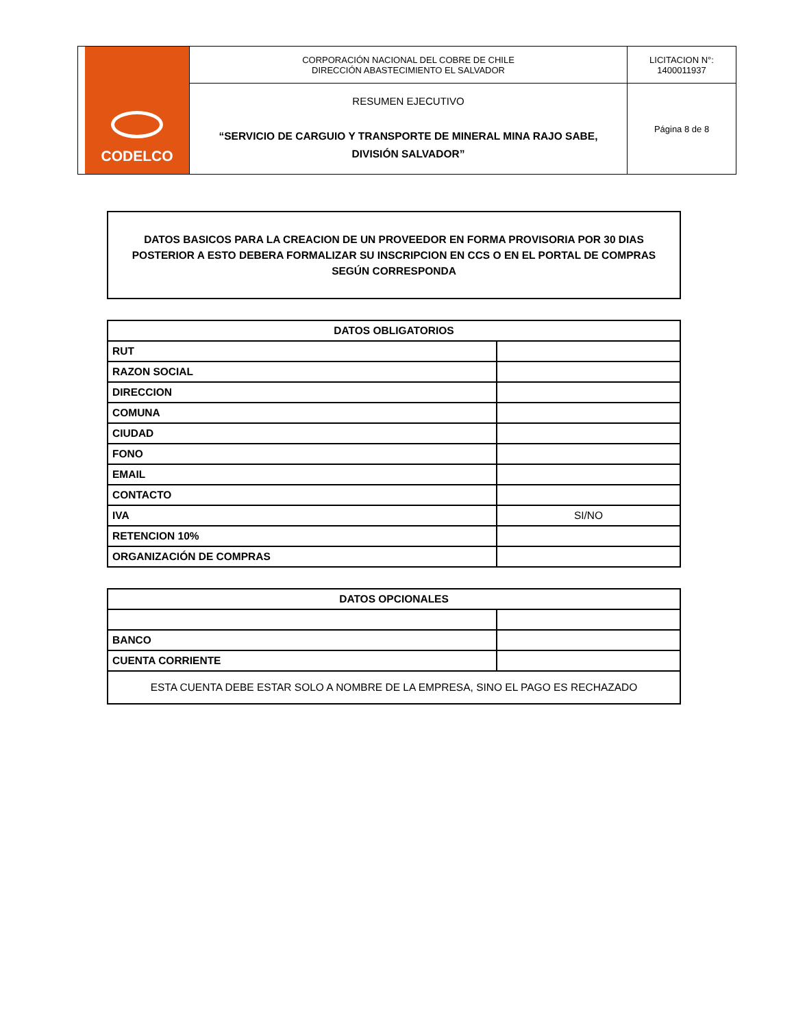| CODELCO | CORPORACIÓN NACIONAL DEL COBRE DE CHILE DIRECCIÓN ABASTECIMIENTO EL SALVADOR | LICITACION N°: 1400011937 |
| | RESUMEN EJECUTIVO “SERVICIO DE CARGUIO Y TRANSPORTE DE MINERAL MINA RAJO SABE, DIVISIÓN SALVADOR” | Página 8 de 8 |
DATOS BASICOS PARA LA CREACION DE UN PROVEEDOR EN FORMA PROVISORIA POR 30 DIAS POSTERIOR A ESTO DEBERA FORMALIZAR SU INSCRIPCION EN CCS O EN EL PORTAL DE COMPRAS SEGÚN CORRESPONDA
| DATOS OBLIGATORIOS | |
| --- | --- |
| RUT | |
| RAZON SOCIAL | |
| DIRECCION | |
| COMUNA | |
| CIUDAD | |
| FONO | |
| EMAIL | |
| CONTACTO | |
| IVA | SI/NO |
| RETENCION 10% | |
| ORGANIZACIÓN DE COMPRAS | |
| DATOS OPCIONALES | |
| --- | --- |
| BANCO | |
| CUENTA CORRIENTE | |
| ESTA CUENTA DEBE ESTAR SOLO A NOMBRE DE LA EMPRESA, SINO EL PAGO ES RECHAZADO | |